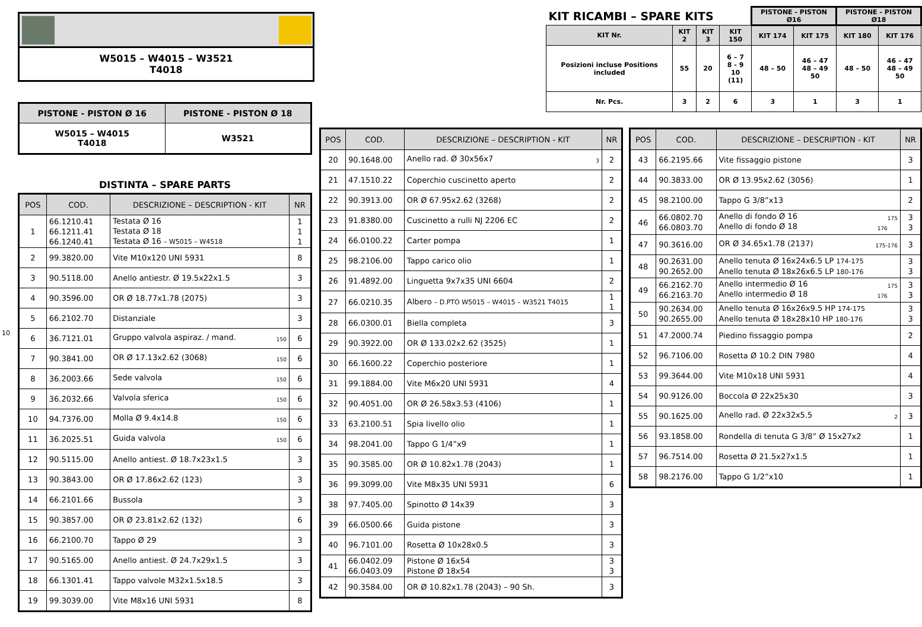W5015 – W4015 – W3521
T4018
| PISTONE - PISTON Ø 16 | PISTONE - PISTON Ø 18 |
| W5015 – W4015 T4018 | W3521 |
DISTINTA – SPARE PARTS
10
| POS | COD. | DESCRIZIONE – DESCRIPTION - KIT | NR |
| --- | --- | --- | --- |
| 1 | 66.1210.41 66.1211.41 66.1240.41 | Testata Ø 16 Testata Ø 18 Testata Ø 16 – W5015 – W4518 | 1 1 1 |
| 2 | 99.3820.00 | Vite M10x120 UNI 5931 | 8 |
| 3 | 90.5118.00 | Anello antiestr. Ø 19.5x22x1.5 | 3 |
| 4 | 90.3596.00 | OR Ø 18.77x1.78 (2075) | 3 |
| 5 | 66.2102.70 | Distanziale | 3 |
| 6 | 36.7121.01 | Gruppo valvola aspiraz. / mand. 150 | 6 |
| 7 | 90.3841.00 | OR Ø 17.13x2.62 (3068) 150 | 6 |
| 8 | 36.2003.66 | Sede valvola 150 | 6 |
| 9 | 36.2032.66 | Valvola sferica 150 | 6 |
| 10 | 94.7376.00 | Molla Ø 9.4x14.8 150 | 6 |
| 11 | 36.2025.51 | Guida valvola 150 | 6 |
| 12 | 90.5115.00 | Anello antiest. Ø 18.7x23x1.5 | 3 |
| 13 | 90.3843.00 | OR Ø 17.86x2.62 (123) | 3 |
| 14 | 66.2101.66 | Bussola | 3 |
| 15 | 90.3857.00 | OR Ø 23.81x2.62 (132) | 6 |
| 16 | 66.2100.70 | Tappo Ø 29 | 3 |
| 17 | 90.5165.00 | Anello antiest. Ø 24.7x29x1.5 | 3 |
| 18 | 66.1301.41 | Tappo valvole M32x1.5x18.5 | 3 |
| 19 | 99.3039.00 | Vite M8x16 UNI 5931 | 8 |
| POS | COD. | DESCRIZIONE – DESCRIPTION - KIT | NR |
| --- | --- | --- | --- |
| 20 | 90.1648.00 | Anello rad. Ø 30x56x7 3 | 2 |
| 21 | 47.1510.22 | Coperchio cuscinetto aperto | 2 |
| 22 | 90.3913.00 | OR Ø 67.95x2.62 (3268) | 2 |
| 23 | 91.8380.00 | Cuscinetto a rulli NJ 2206 EC | 2 |
| 24 | 66.0100.22 | Carter pompa | 1 |
| 25 | 98.2106.00 | Tappo carico olio | 1 |
| 26 | 91.4892.00 | Linguetta 9x7x35 UNI 6604 | 2 |
| 27 | 66.0210.35 | Albero – D.PTO W5015 – W4015 – W3521 T4015 | 1 1 |
| 28 | 66.0300.01 | Biella completa | 3 |
| 29 | 90.3922.00 | OR Ø 133.02x2.62 (3525) | 1 |
| 30 | 66.1600.22 | Coperchio posteriore | 1 |
| 31 | 99.1884.00 | Vite M6x20 UNI 5931 | 4 |
| 32 | 90.4051.00 | OR Ø 26.58x3.53 (4106) | 1 |
| 33 | 63.2100.51 | Spia livello olio | 1 |
| 34 | 98.2041.00 | Tappo G 1/4”x9 | 1 |
| 35 | 90.3585.00 | OR Ø 10.82x1.78 (2043) | 1 |
| 36 | 99.3099.00 | Vite M8x35 UNI 5931 | 6 |
| 38 | 97.7405.00 | Spinotto Ø 14x39 | 3 |
| 39 | 66.0500.66 | Guida pistone | 3 |
| 40 | 96.7101.00 | Rosetta Ø 10x28x0.5 | 3 |
| 41 | 66.0402.09 66.0403.09 | Pistone Ø 16x54 Pistone Ø 18x54 | 3 3 |
| 42 | 90.3584.00 | OR Ø 10.82x1.78 (2043) – 90 Sh. | 3 |
| POS | COD. | DESCRIZIONE – DESCRIPTION - KIT | NR |
| --- | --- | --- | --- |
| 43 | 66.2195.66 | Vite fissaggio pistone | 3 |
| 44 | 90.3833.00 | OR Ø 13.95x2.62 (3056) | 1 |
| 45 | 98.2100.00 | Tappo G 3/8”x13 | 2 |
| 46 | 66.0802.70 66.0803.70 | Anello di fondo Ø 16 175 Anello di fondo Ø 18 176 | 3 3 |
| 47 | 90.3616.00 | OR Ø 34.65x1.78 (2137) 175-176 | 3 |
| 48 | 90.2631.00 90.2652.00 | Anello tenuta Ø 16x24x6.5 LP 174-175 Anello tenuta Ø 18x26x6.5 LP 180-176 | 3 3 |
| 49 | 66.2162.70 66.2163.70 | Anello intermedio Ø 16 175 Anello intermedio Ø 18 176 | 3 3 |
| 50 | 90.2634.00 90.2655.00 | Anello tenuta Ø 16x26x9.5 HP 174-175 Anello tenuta Ø 18x28x10 HP 180-176 | 3 3 |
| 51 | 47.2000.74 | Piedino fissaggio pompa | 2 |
| 52 | 96.7106.00 | Rosetta Ø 10.2 DIN 7980 | 4 |
| 53 | 99.3644.00 | Vite M10x18 UNI 5931 | 4 |
| 54 | 90.9126.00 | Boccola Ø 22x25x30 | 3 |
| 55 | 90.1625.00 | Anello rad. Ø 22x32x5.5 2 | 3 |
| 56 | 93.1858.00 | Rondella di tenuta G 3/8” Ø 15x27x2 | 1 |
| 57 | 96.7514.00 | Rosetta Ø 21.5x27x1.5 | 1 |
| 58 | 98.2176.00 | Tappo G 1/2”x10 | 1 |
| KIT RICAMBI – SPARE KITS | | | | PISTONE - PISTON Ø16 | | PISTONE - PISTON Ø18 | |
| KIT Nr. | KIT 2 | KIT 3 | KIT 150 | KIT 174 | KIT 175 | KIT 180 | KIT 176 |
| Posizioni incluse Positions included | 55 | 20 | 6 – 7 8 - 9 10 (11) | 48 – 50 | 46 – 47 48 – 49 50 | 48 – 50 | 46 – 47 48 – 49 50 |
| Nr. Pcs. | 3 | 2 | 6 | 3 | 1 | 3 | 1 |